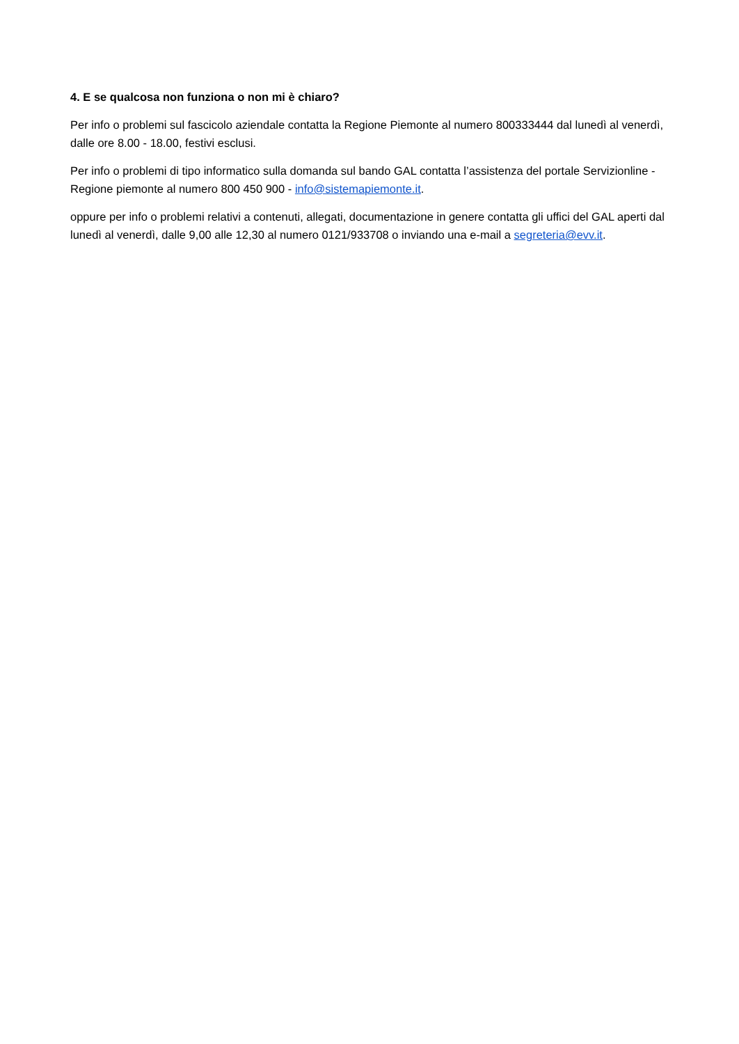4. E se qualcosa non funziona o non mi è chiaro?
Per info o problemi sul fascicolo aziendale contatta la Regione Piemonte al numero 800333444 dal lunedì al venerdì, dalle ore 8.00 - 18.00, festivi esclusi.
Per info o problemi di tipo informatico sulla domanda sul bando GAL contatta l’assistenza del portale Servizionline - Regione piemonte al numero 800 450 900 - info@sistemapiemonte.it.
oppure per info o problemi relativi a contenuti, allegati, documentazione in genere contatta gli uffici del GAL aperti dal lunedì al venerdì, dalle 9,00 alle 12,30 al numero 0121/933708 o inviando una e-mail a segreteria@evv.it.